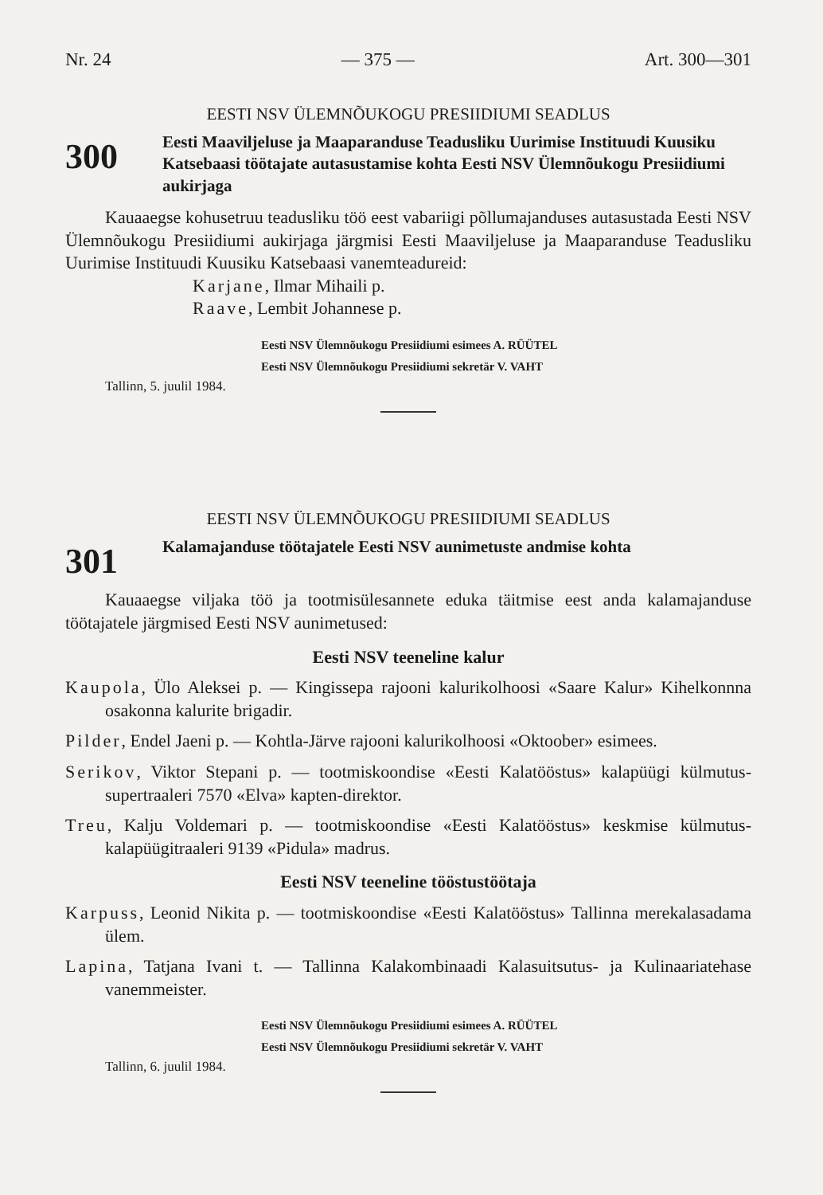Nr. 24 — 375 — Art. 300—301
EESTI NSV ÜLEMNÕUKOGU PRESIIDIUMI SEADLUS
300
Eesti Maaviljeluse ja Maaparanduse Teadusliku Uurimise Instituudi Kuusiku Katsebaasi töötajate autasustamise kohta Eesti NSV Ülemnõukogu Presiidiumi aukirjaga
Kauaaegse kohusetruu teadusliku töö eest vabariigi põllumajanduses autasustada Eesti NSV Ülemnõukogu Presiidiumi aukirjaga järgmisi Eesti Maaviljeluse ja Maaparanduse Teadusliku Uurimise Instituudi Kuusiku Katsebaasi vanemteadureid:
Karjane, Ilmar Mihaili p.
Raave, Lembit Johannese p.
Eesti NSV Ülemnõukogu Presiidiumi esimees A. RÜÜTEL
Eesti NSV Ülemnõukogu Presiidiumi sekretär V. VAHT
Tallinn, 5. juulil 1984.
EESTI NSV ÜLEMNÕUKOGU PRESIIDIUMI SEADLUS
301
Kalamajanduse töötajatele Eesti NSV aunimetuste andmise kohta
Kauaaegse viljaka töö ja tootmisülesannete eduka täitmise eest anda kalamajanduse töötajatele järgmised Eesti NSV aunimetused:
Eesti NSV teeneline kalur
Kaupola, Ülo Aleksei p. — Kingissepa rajooni kalurikolhoosi «Saare Kalur» Kihelkonnna osakonna kalurite brigadir.
Pilder, Endel Jaeni p. — Kohtla-Järve rajooni kalurikolhoosi «Oktoober» esimees.
Serikov, Viktor Stepani p. — tootmiskoondise «Eesti Kalatööstus» kalapüügi külmutus-supertraaleri 7570 «Elva» kapten-direktor.
Treu, Kalju Voldemari p. — tootmiskoondise «Eesti Kalatööstus» keskmise külmutus-kalapüügitraaleri 9139 «Pidula» madrus.
Eesti NSV teeneline tööstustöötaja
Karpuss, Leonid Nikita p. — tootmiskoondise «Eesti Kalatööstus» Tallinna merekalasadama ülem.
Lapina, Tatjana Ivani t. — Tallinna Kalakombinaadi Kalasuitsutus- ja Kulinaariatehase vanemmeister.
Eesti NSV Ülemnõukogu Presiidiumi esimees A. RÜÜTEL
Eesti NSV Ülemnõukogu Presiidiumi sekretär V. VAHT
Tallinn, 6. juulil 1984.